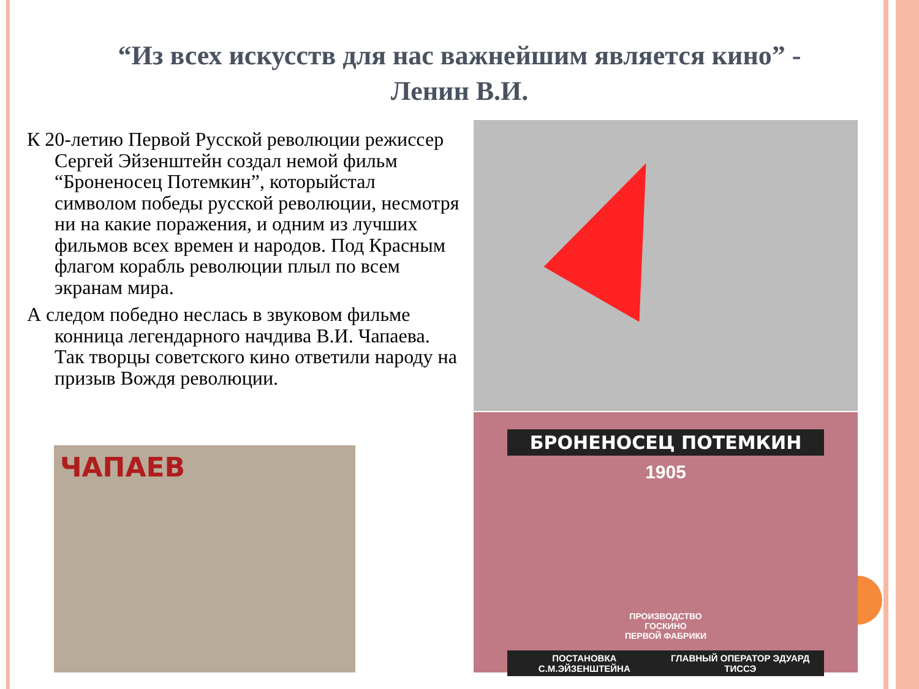“Из всех искусств для нас важнейшим является кино” - Ленин В.И.
К 20-летию Первой Русской революции режиссер Сергей Эйзенштейн создал немой фильм “Броненосец Потемкин”, которыйстал символом победы русской революции, несмотря ни на какие поражения, и одним из лучших фильмов всех времен и народов. Под Красным флагом корабль революции плыл по всем экранам мира.
А следом победно неслась в звуковом фильме конница легендарного начдива В.И. Чапаева. Так творцы советского кино ответили народу на призыв Вождя революции.
БРОНЕНОСЕЦ ПОТЕМКИН
1905
ПРОИЗВОДСТВО
ГОСКИНО
ПЕРВОЙ ФАБРИКИ
ПОСТАНОВКА С.М.ЭЙЗЕНШТЕЙНА ГЛАВНЫЙ ОПЕРАТОР ЭДУАРД ТИССЭ
ЧАПАЕВ